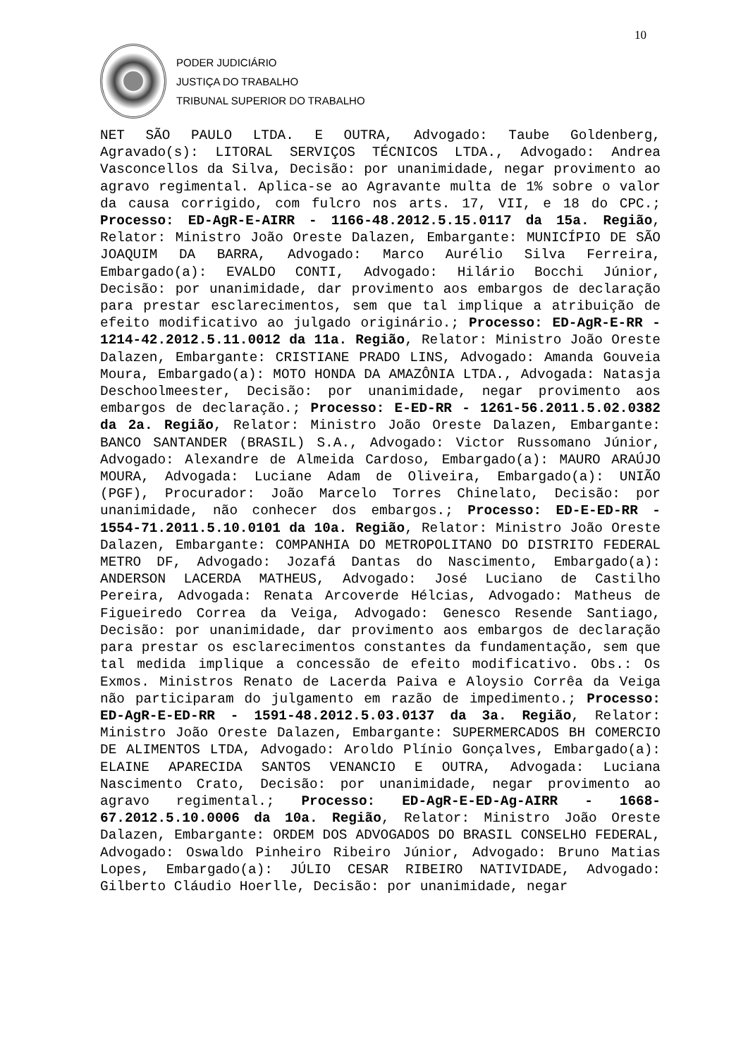10
PODER JUDICIÁRIO
JUSTIÇA DO TRABALHO
TRIBUNAL SUPERIOR DO TRABALHO
NET SÃO PAULO LTDA. E OUTRA, Advogado: Taube Goldenberg, Agravado(s): LITORAL SERVIÇOS TÉCNICOS LTDA., Advogado: Andrea Vasconcellos da Silva, Decisão: por unanimidade, negar provimento ao agravo regimental. Aplica-se ao Agravante multa de 1% sobre o valor da causa corrigido, com fulcro nos arts. 17, VII, e 18 do CPC.; Processo: ED-AgR-E-AIRR - 1166-48.2012.5.15.0117 da 15a. Região, Relator: Ministro João Oreste Dalazen, Embargante: MUNICÍPIO DE SÃO JOAQUIM DA BARRA, Advogado: Marco Aurélio Silva Ferreira, Embargado(a): EVALDO CONTI, Advogado: Hilário Bocchi Júnior, Decisão: por unanimidade, dar provimento aos embargos de declaração para prestar esclarecimentos, sem que tal implique a atribuição de efeito modificativo ao julgado originário.; Processo: ED-AgR-E-RR - 1214-42.2012.5.11.0012 da 11a. Região, Relator: Ministro João Oreste Dalazen, Embargante: CRISTIANE PRADO LINS, Advogado: Amanda Gouveia Moura, Embargado(a): MOTO HONDA DA AMAZÔNIA LTDA., Advogada: Natasja Deschoolmeester, Decisão: por unanimidade, negar provimento aos embargos de declaração.; Processo: E-ED-RR - 1261-56.2011.5.02.0382 da 2a. Região, Relator: Ministro João Oreste Dalazen, Embargante: BANCO SANTANDER (BRASIL) S.A., Advogado: Victor Russomano Júnior, Advogado: Alexandre de Almeida Cardoso, Embargado(a): MAURO ARAÚJO MOURA, Advogada: Luciane Adam de Oliveira, Embargado(a): UNIÃO (PGF), Procurador: João Marcelo Torres Chinelato, Decisão: por unanimidade, não conhecer dos embargos.; Processo: ED-E-ED-RR - 1554-71.2011.5.10.0101 da 10a. Região, Relator: Ministro João Oreste Dalazen, Embargante: COMPANHIA DO METROPOLITANO DO DISTRITO FEDERAL METRO DF, Advogado: Jozafá Dantas do Nascimento, Embargado(a): ANDERSON LACERDA MATHEUS, Advogado: José Luciano de Castilho Pereira, Advogada: Renata Arcoverde Hélcias, Advogado: Matheus de Figueiredo Correa da Veiga, Advogado: Genesco Resende Santiago, Decisão: por unanimidade, dar provimento aos embargos de declaração para prestar os esclarecimentos constantes da fundamentação, sem que tal medida implique a concessão de efeito modificativo. Obs.: Os Exmos. Ministros Renato de Lacerda Paiva e Aloysio Corrêa da Veiga não participaram do julgamento em razão de impedimento.; Processo: ED-AgR-E-ED-RR - 1591-48.2012.5.03.0137 da 3a. Região, Relator: Ministro João Oreste Dalazen, Embargante: SUPERMERCADOS BH COMERCIO DE ALIMENTOS LTDA, Advogado: Aroldo Plínio Gonçalves, Embargado(a): ELAINE APARECIDA SANTOS VENANCIO E OUTRA, Advogada: Luciana Nascimento Crato, Decisão: por unanimidade, negar provimento ao agravo regimental.; Processo: ED-AgR-E-ED-Ag-AIRR - 1668-67.2012.5.10.0006 da 10a. Região, Relator: Ministro João Oreste Dalazen, Embargante: ORDEM DOS ADVOGADOS DO BRASIL CONSELHO FEDERAL, Advogado: Oswaldo Pinheiro Ribeiro Júnior, Advogado: Bruno Matias Lopes, Embargado(a): JÚLIO CESAR RIBEIRO NATIVIDADE, Advogado: Gilberto Cláudio Hoerlle, Decisão: por unanimidade, negar